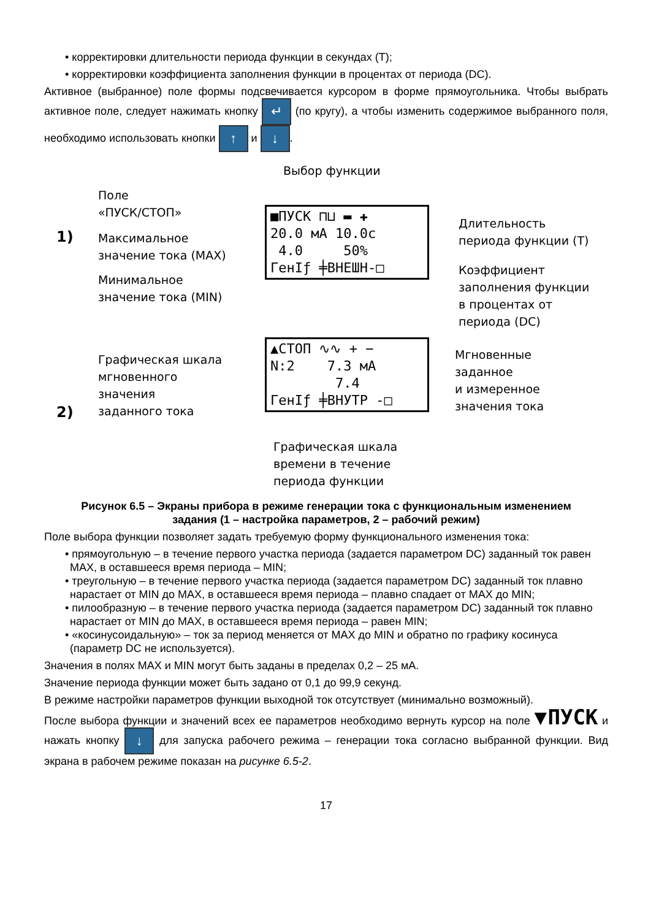• корректировки длительности периода функции в секундах (T);
• корректировки коэффициента заполнения функции в процентах от периода (DC).
Активное (выбранное) поле формы подсвечивается курсором в форме прямоугольника. Чтобы выбрать активное поле, следует нажимать кнопку ↵ (по кругу), а чтобы изменить содержимое выбранного поля, необходимо использовать кнопки ↑ и ↓.
Выбор функции
Поле
«ПУСК/СТОП»
1)
Максимальное
значение тока (MAX)
Минимальное
значение тока (MIN)
■ПУСК ⊓⊔ ▬ ✚
20.0 мА 10.0с
4.0 50%
ГенIƒ ╪ВНЕШН-□
Длительность
периода функции (T)
Коэффициент
заполнения функции
в процентах от периода (DC)
Графическая шкала
мгновенного
значения
заданного тока
2)
▲СТОП ∿∿ + −
N:2 7.3 мА
7.4
ГенIƒ ╪ВНУТР -□
Мгновенные
заданное
и измеренное
значения тока
Графическая шкала
времени в течение
периода функции
Рисунок 6.5 – Экраны прибора в режиме генерации тока с функциональным изменением
задания (1 – настройка параметров, 2 – рабочий режим)
Поле выбора функции позволяет задать требуемую форму функционального изменения тока:
• прямоугольную – в течение первого участка периода (задается параметром DC) заданный ток равен MAX, в оставшееся время периода – MIN;
• треугольную – в течение первого участка периода (задается параметром DC) заданный ток плавно нарастает от MIN до MAX, в оставшееся время периода – плавно спадает от MAX до MIN;
• пилообразную – в течение первого участка периода (задается параметром DC) заданный ток плавно нарастает от MIN до MAX, в оставшееся время периода – равен MIN;
• «косинусоидальную» – ток за период меняется от MAX до MIN и обратно по графику косинуса (параметр DC не используется).
Значения в полях MAX и MIN могут быть заданы в пределах 0,2 – 25 мА.
Значение периода функции может быть задано от 0,1 до 99,9 секунд.
В режиме настройки параметров функции выходной ток отсутствует (минимально возможный).
После выбора функции и значений всех ее параметров необходимо вернуть курсор на поле ▼ПУСК и нажать кнопку ↓ для запуска рабочего режима – генерации тока согласно выбранной функции. Вид экрана в рабочем режиме показан на рисунке 6.5-2.
17